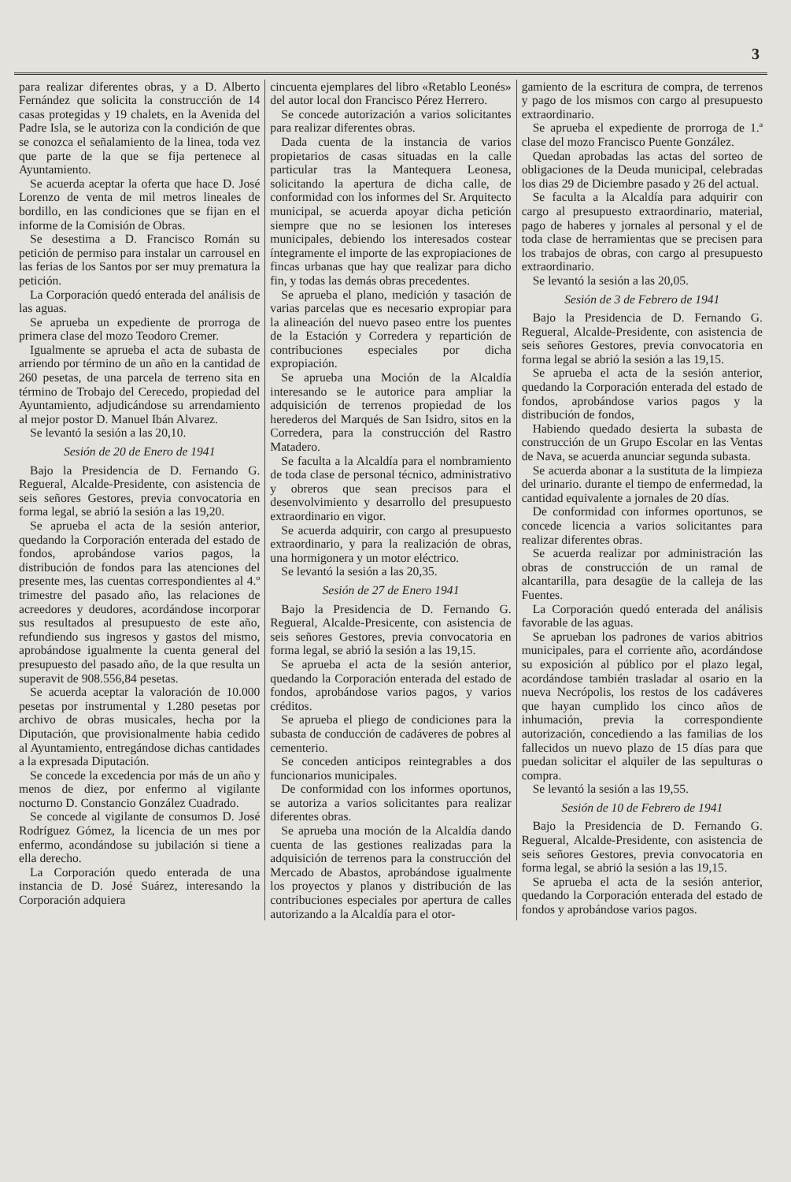3
para realizar diferentes obras, y a D. Alberto Fernández que solicita la construcción de 14 casas protegidas y 19 chalets, en la Avenida del Padre Isla, se le autoriza con la condición de que se conozca el señalamiento de la linea, toda vez que parte de la que se fija pertenece al Ayuntamiento.
Se acuerda aceptar la oferta que hace D. José Lorenzo de venta de mil metros lineales de bordillo, en las condiciones que se fijan en el informe de la Comisión de Obras.
Se desestima a D. Francisco Román su petición de permiso para instalar un carrousel en las ferias de los Santos por ser muy prematura la petición.
La Corporación quedó enterada del análisis de las aguas.
Se aprueba un expediente de prorroga de primera clase del mozo Teodoro Cremer.
Igualmente se aprueba el acta de subasta de arriendo por término de un año en la cantidad de 260 pesetas, de una parcela de terreno sita en término de Trobajo del Cerecedo, propiedad del Ayuntamiento, adjudicándose su arrendamiento al mejor postor D. Manuel Ibán Alvarez.
Se levantó la sesión a las 20,10.
Sesión de 20 de Enero de 1941
Bajo la Presidencia de D. Fernando G. Regueral, Alcalde-Presidente, con asistencia de seis señores Gestores, previa convocatoria en forma legal, se abrió la sesión a las 19,20.
Se aprueba el acta de la sesión anterior, quedando la Corporación enterada del estado de fondos, aprobándose varios pagos, la distribución de fondos para las atenciones del presente mes, las cuentas correspondientes al 4.º trimestre del pasado año, las relaciones de acreedores y deudores, acordándose incorporar sus resultados al presupuesto de este año, refundiendo sus ingresos y gastos del mismo, aprobándose igualmente la cuenta general del presupuesto del pasado año, de la que resulta un superavit de 908.556,84 pesetas.
Se acuerda aceptar la valoración de 10.000 pesetas por instrumental y 1.280 pesetas por archivo de obras musicales, hecha por la Diputación, que provisionalmente habia cedido al Ayuntamiento, entregándose dichas cantidades a la expresada Diputación.
Se concede la excedencia por más de un año y menos de diez, por enfermo al vigilante nocturno D. Constancio González Cuadrado.
Se concede al vigilante de consumos D. José Rodríguez Gómez, la licencia de un mes por enfermo, acondándose su jubilación si tiene a ella derecho.
La Corporación quedo enterada de una instancia de D. José Suárez, interesando la Corporación adquiera
cincuenta ejemplares del libro «Retablo Leonés» del autor local don Francisco Pérez Herrero.
Se concede autorización a varios solicitantes para realizar diferentes obras.
Dada cuenta de la instancia de varios propietarios de casas situadas en la calle particular tras la Mantequera Leonesa, solicitando la apertura de dicha calle, de conformidad con los informes del Sr. Arquitecto municipal, se acuerda apoyar dicha petición siempre que no se lesionen los intereses municipales, debiendo los interesados costear íntegramente el importe de las expropiaciones de fincas urbanas que hay que realizar para dicho fin, y todas las demás obras precedentes.
Se aprueba el plano, medición y tasación de varias parcelas que es necesario expropiar para la alineación del nuevo paseo entre los puentes de la Estación y Corredera y repartición de contribuciones especiales por dicha expropiación.
Se aprueba una Moción de la Alcaldía interesando se le autorice para ampliar la adquisición de terrenos propiedad de los herederos del Marqués de San Isidro, sitos en la Corredera, para la construcción del Rastro Matadero.
Se faculta a la Alcaldía para el nombramiento de toda clase de personal técnico, administrativo y obreros que sean precisos para el desenvolvimiento y desarrollo del presupuesto extraordinario en vigor.
Se acuerda adquirir, con cargo al presupuesto extraordinario, y para la realización de obras, una hormigonera y un motor eléctrico.
Se levantó la sesión a las 20,35.
Sesión de 27 de Enero 1941
Bajo la Presidencia de D. Fernando G. Regueral, Alcalde-Presicente, con asistencia de seis señores Gestores, previa convocatoria en forma legal, se abrió la sesión a las 19,15.
Se aprueba el acta de la sesión anterior, quedando la Corporación enterada del estado de fondos, aprobándose varios pagos, y varios créditos.
Se aprueba el pliego de condiciones para la subasta de conducción de cadáveres de pobres al cementerio.
Se conceden anticipos reintegrables a dos funcionarios municipales.
De conformidad con los informes oportunos, se autoriza a varios solicitantes para realizar diferentes obras.
Se aprueba una moción de la Alcaldía dando cuenta de las gestiones realizadas para la adquisición de terrenos para la construcción del Mercado de Abastos, aprobándose igualmente los proyectos y planos y distribución de las contribuciones especiales por apertura de calles autorizando a la Alcaldía para el otor-
gamiento de la escritura de compra, de terrenos y pago de los mismos con cargo al presupuesto extraordinario.
Se aprueba el expediente de prorroga de 1.ª clase del mozo Francisco Puente González.
Quedan aprobadas las actas del sorteo de obligaciones de la Deuda municipal, celebradas los dias 29 de Diciembre pasado y 26 del actual.
Se faculta a la Alcaldía para adquirir con cargo al presupuesto extraordinario, material, pago de haberes y jornales al personal y el de toda clase de herramientas que se precisen para los trabajos de obras, con cargo al presupuesto extraordinario.
Se levantó la sesión a las 20,05.
Sesión de 3 de Febrero de 1941
Bajo la Presidencia de D. Fernando G. Regueral, Alcalde-Presidente, con asistencia de seis señores Gestores, previa convocatoria en forma legal se abrió la sesión a las 19,15.
Se aprueba el acta de la sesión anterior, quedando la Corporación enterada del estado de fondos, aprobándose varios pagos y la distribución de fondos,
Habiendo quedado desierta la subasta de construcción de un Grupo Escolar en las Ventas de Nava, se acuerda anunciar segunda subasta.
Se acuerda abonar a la sustituta de la limpieza del urinario. durante el tiempo de enfermedad, la cantidad equivalente a jornales de 20 días.
De conformidad con informes oportunos, se concede licencia a varios solicitantes para realizar diferentes obras.
Se acuerda realizar por administración las obras de construcción de un ramal de alcantarilla, para desagüe de la calleja de las Fuentes.
La Corporación quedó enterada del análisis favorable de las aguas.
Se aprueban los padrones de varios abitrios municipales, para el corriente año, acordándose su exposición al público por el plazo legal, acordándose también trasladar al osario en la nueva Necrópolis, los restos de los cadáveres que hayan cumplido los cinco años de inhumación, previa la correspondiente autorización, concediendo a las familias de los fallecidos un nuevo plazo de 15 días para que puedan solicitar el alquiler de las sepulturas o compra.
Se levantó la sesión a las 19,55.
Sesión de 10 de Febrero de 1941
Bajo la Presidencia de D. Fernando G. Regueral, Alcalde-Presidente, con asistencia de seis señores Gestores, previa convocatoria en forma legal, se abrió la sesión a las 19,15.
Se aprueba el acta de la sesión anterior, quedando la Corporación enterada del estado de fondos y aprobándose varios pagos.